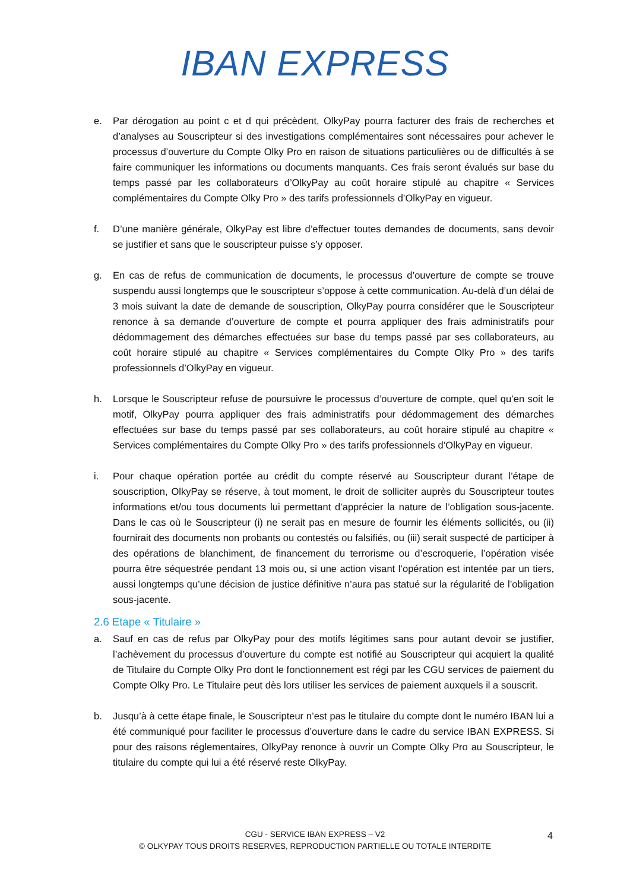IBAN EXPRESS
e. Par dérogation au point c et d qui précèdent, OlkyPay pourra facturer des frais de recherches et d’analyses au Souscripteur si des investigations complémentaires sont nécessaires pour achever le processus d’ouverture du Compte Olky Pro en raison de situations particulières ou de difficultés à se faire communiquer les informations ou documents manquants. Ces frais seront évalués sur base du temps passé par les collaborateurs d’OlkyPay au coût horaire stipulé au chapitre « Services complémentaires du Compte Olky Pro » des tarifs professionnels d’OlkyPay en vigueur.
f. D’une manière générale, OlkyPay est libre d’effectuer toutes demandes de documents, sans devoir se justifier et sans que le souscripteur puisse s’y opposer.
g. En cas de refus de communication de documents, le processus d’ouverture de compte se trouve suspendu aussi longtemps que le souscripteur s’oppose à cette communication. Au-delà d’un délai de 3 mois suivant la date de demande de souscription, OlkyPay pourra considérer que le Souscripteur renonce à sa demande d’ouverture de compte et pourra appliquer des frais administratifs pour dédommagement des démarches effectuées sur base du temps passé par ses collaborateurs, au coût horaire stipulé au chapitre « Services complémentaires du Compte Olky Pro » des tarifs professionnels d’OlkyPay en vigueur.
h. Lorsque le Souscripteur refuse de poursuivre le processus d’ouverture de compte, quel qu’en soit le motif, OlkyPay pourra appliquer des frais administratifs pour dédommagement des démarches effectuées sur base du temps passé par ses collaborateurs, au coût horaire stipulé au chapitre « Services complémentaires du Compte Olky Pro » des tarifs professionnels d’OlkyPay en vigueur.
i. Pour chaque opération portée au crédit du compte réservé au Souscripteur durant l’étape de souscription, OlkyPay se réserve, à tout moment, le droit de solliciter auprès du Souscripteur toutes informations et/ou tous documents lui permettant d’apprécier la nature de l’obligation sous-jacente. Dans le cas où le Souscripteur (i) ne serait pas en mesure de fournir les éléments sollicités, ou (ii) fournirait des documents non probants ou contestés ou falsifiés, ou (iii) serait suspecté de participer à des opérations de blanchiment, de financement du terrorisme ou d’escroquerie, l’opération visée pourra être séquestrée pendant 13 mois ou, si une action visant l’opération est intentée par un tiers, aussi longtemps qu’une décision de justice définitive n’aura pas statué sur la régularité de l’obligation sous-jacente.
2.6 Etape « Titulaire »
a. Sauf en cas de refus par OlkyPay pour des motifs légitimes sans pour autant devoir se justifier, l’achèvement du processus d’ouverture du compte est notifié au Souscripteur qui acquiert la qualité de Titulaire du Compte Olky Pro dont le fonctionnement est régi par les CGU services de paiement du Compte Olky Pro. Le Titulaire peut dès lors utiliser les services de paiement auxquels il a souscrit.
b. Jusqu’à à cette étape finale, le Souscripteur n’est pas le titulaire du compte dont le numéro IBAN lui a été communiqué pour faciliter le processus d’ouverture dans le cadre du service IBAN EXPRESS. Si pour des raisons réglementaires, OlkyPay renonce à ouvrir un Compte Olky Pro au Souscripteur, le titulaire du compte qui lui a été réservé reste OlkyPay.
CGU - SERVICE IBAN EXPRESS – V2
© OLKYPAY TOUS DROITS RESERVES, REPRODUCTION PARTIELLE OU TOTALE INTERDITE
4